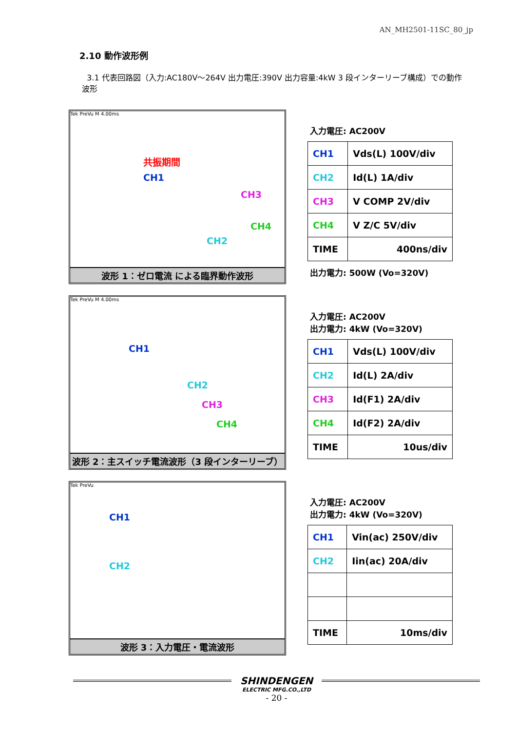AN_MH2501-11SC_80_jp
2.10 動作波形例
3.1 代表回路図（入力:AC180V～264V 出力電圧:390V 出力容量:4kW 3 段インターリーブ構成）での動作波形
Tek PreVu M 4.00ms
共振期間
CH1
CH3
CH4
CH2
波形 1：ゼロ電流 による臨界動作波形
入力電圧: AC200V
| CH1 | Vds(L) 100V/div |
| CH2 | Id(L) 1A/div |
| CH3 | V COMP 2V/div |
| CH4 | V Z/C 5V/div |
| TIME | 400ns/div |
出力電力: 500W (Vo=320V)
Tek PreVu M 4.00ms
CH1
CH2
CH3
CH4
波形 2：主スイッチ電流波形（3 段インターリーブ）
入力電圧: AC200V
出力電力: 4kW (Vo=320V)
| CH1 | Vds(L) 100V/div |
| CH2 | Id(L) 2A/div |
| CH3 | Id(F1) 2A/div |
| CH4 | Id(F2) 2A/div |
| TIME | 10us/div |
Tek PreVu
CH1
CH2
波形 3：入力電圧・電流波形
入力電圧: AC200V
出力電力: 4kW (Vo=320V)
| CH1 | Vin(ac) 250V/div |
| CH2 | Iin(ac) 20A/div |
| TIME | 10ms/div |
SHINDENGEN
ELECTRIC MFG.CO.,LTD
- 20 -